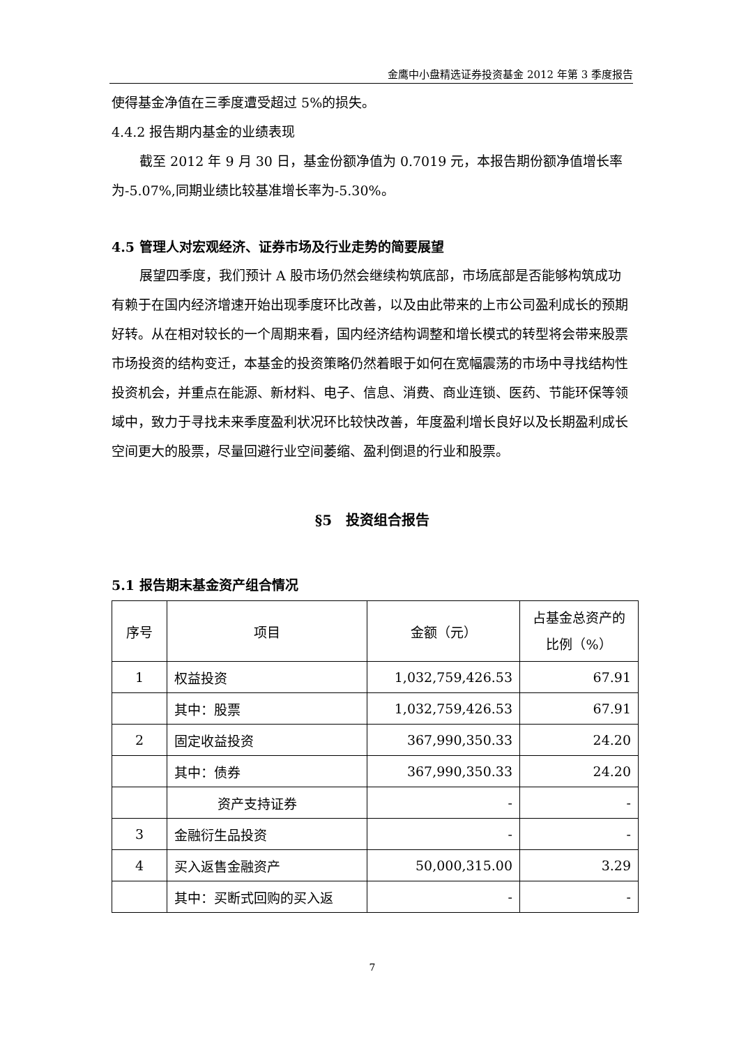金鹰中小盘精选证券投资基金 2012 年第 3 季度报告
使得基金净值在三季度遭受超过 5%的损失。
4.4.2 报告期内基金的业绩表现
截至 2012 年 9 月 30 日，基金份额净值为 0.7019 元，本报告期份额净值增长率为-5.07%,同期业绩比较基准增长率为-5.30%。
4.5 管理人对宏观经济、证券市场及行业走势的简要展望
展望四季度，我们预计 A 股市场仍然会继续构筑底部，市场底部是否能够构筑成功有赖于在国内经济增速开始出现季度环比改善，以及由此带来的上市公司盈利成长的预期好转。从在相对较长的一个周期来看，国内经济结构调整和增长模式的转型将会带来股票市场投资的结构变迁，本基金的投资策略仍然着眼于如何在宽幅震荡的市场中寻找结构性投资机会，并重点在能源、新材料、电子、信息、消费、商业连锁、医药、节能环保等领域中，致力于寻找未来季度盈利状况环比较快改善，年度盈利增长良好以及长期盈利成长空间更大的股票，尽量回避行业空间萎缩、盈利倒退的行业和股票。
§5　投资组合报告
5.1 报告期末基金资产组合情况
| 序号 | 项目 | 金额（元） | 占基金总资产的比例（%） |
| 1 | 权益投资 | 1,032,759,426.53 | 67.91 |
| | 其中：股票 | 1,032,759,426.53 | 67.91 |
| 2 | 固定收益投资 | 367,990,350.33 | 24.20 |
| | 其中：债券 | 367,990,350.33 | 24.20 |
| | 资产支持证券 | - | - |
| 3 | 金融衍生品投资 | - | - |
| 4 | 买入返售金融资产 | 50,000,315.00 | 3.29 |
| | 其中：买断式回购的买入返 | - | - |
7